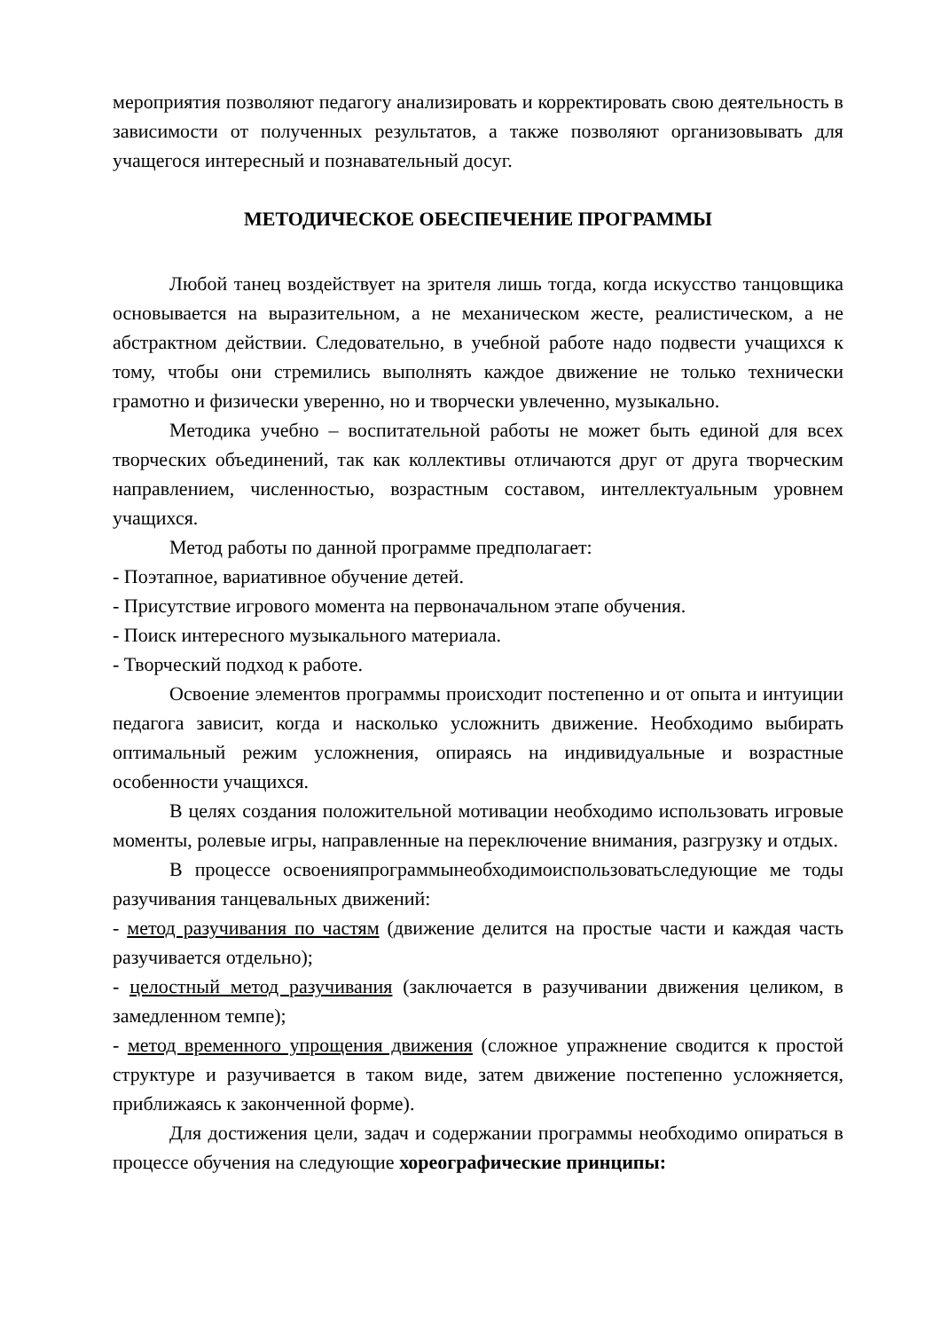мероприятия позволяют педагогу анализировать и корректировать свою деятельность в зависимости от полученных результатов, а также позволяют организовывать для учащегося интересный и познавательный досуг.
МЕТОДИЧЕСКОЕ ОБЕСПЕЧЕНИЕ ПРОГРАММЫ
Любой танец воздействует на зрителя лишь тогда, когда искусство танцовщика основывается на выразительном, а не механическом жесте, реалистическом, а не абстрактном действии. Следовательно, в учебной работе надо подвести учащихся к тому, чтобы они стремились выполнять каждое движение не только технически грамотно и физически уверенно, но и творчески увлеченно, музыкально.
Методика учебно – воспитательной работы не может быть единой для всех творческих объединений, так как коллективы отличаются друг от друга творческим направлением, численностью, возрастным составом, интеллектуальным уровнем учащихся.
Метод работы по данной программе предполагает:
- Поэтапное, вариативное обучение детей.
- Присутствие игрового момента на первоначальном этапе обучения.
- Поиск интересного музыкального материала.
- Творческий подход к работе.
Освоение элементов программы происходит постепенно и от опыта и интуиции педагога зависит, когда и насколько усложнить движение. Необходимо выбирать оптимальный режим усложнения, опираясь на индивидуальные и возрастные особенности учащихся.
В целях создания положительной мотивации необходимо использовать игровые моменты, ролевые игры, направленные на переключение внимания, разгрузку и отдых.
В процессе освоенияпрограммынеобходимоиспользоватьследующие ме тоды разучивания танцевальных движений:
- метод разучивания по частям (движение делится на простые части и каждая часть разучивается отдельно);
- целостный метод разучивания (заключается в разучивании движения целиком, в замедленном темпе);
- метод временного упрощения движения (сложное упражнение сводится к простой структуре и разучивается в таком виде, затем движение постепенно усложняется, приближаясь к законченной форме).
Для достижения цели, задач и содержании программы необходимо опираться в процессе обучения на следующие хореографические принципы: